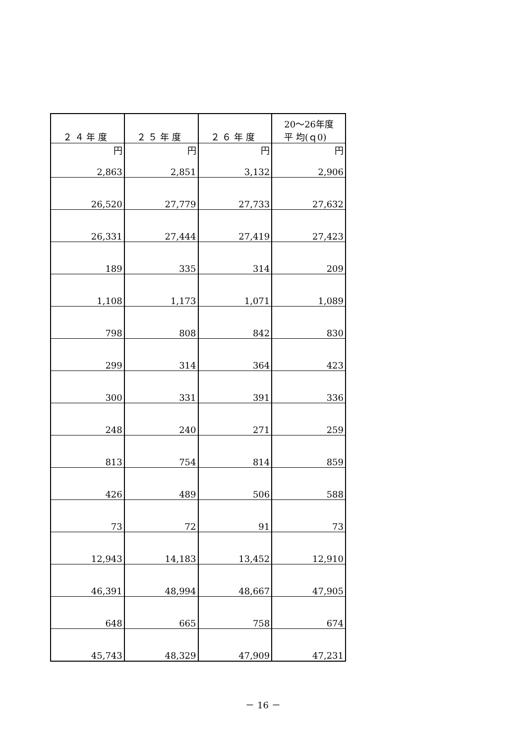| ２ ４ 年 度 | ２ ５ 年 度 | ２ ６ 年 度 | 20～26年度 平 均(ｑ0) |
| --- | --- | --- | --- |
| 円 2,863 | 円 2,851 | 円 3,132 | 円 2,906 |
| 26,520 | 27,779 | 27,733 | 27,632 |
| 26,331 | 27,444 | 27,419 | 27,423 |
| 189 | 335 | 314 | 209 |
| 1,108 | 1,173 | 1,071 | 1,089 |
| 798 | 808 | 842 | 830 |
| 299 | 314 | 364 | 423 |
| 300 | 331 | 391 | 336 |
| 248 | 240 | 271 | 259 |
| 813 | 754 | 814 | 859 |
| 426 | 489 | 506 | 588 |
| 73 | 72 | 91 | 73 |
| 12,943 | 14,183 | 13,452 | 12,910 |
| 46,391 | 48,994 | 48,667 | 47,905 |
| 648 | 665 | 758 | 674 |
| 45,743 | 48,329 | 47,909 | 47,231 |
－ 16 －